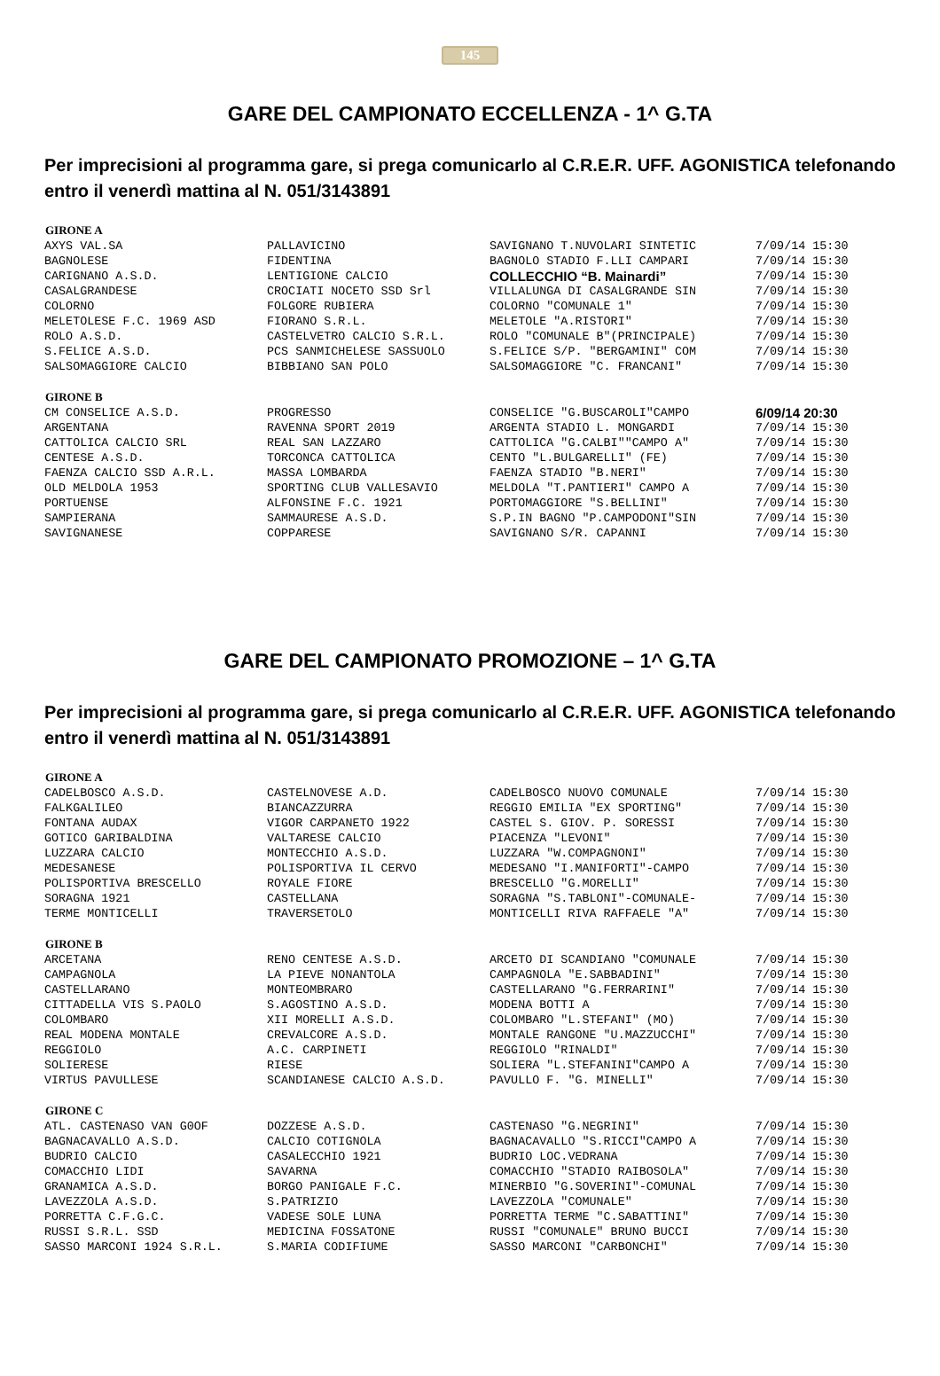145
GARE DEL CAMPIONATO ECCELLENZA - 1^ G.TA
Per imprecisioni al programma gare, si prega comunicarlo al C.R.E.R. UFF. AGONISTICA telefonando entro il venerdì mattina al N. 051/3143891
| GIRONE A | | | |
| --- | --- | --- | --- |
| AXYS VAL.SA | PALLAVICINO | SAVIGNANO T.NUVOLARI SINTETIC | 7/09/14 15:30 |
| BAGNOLESE | FIDENTINA | BAGNOLO STADIO F.LLI CAMPARI | 7/09/14 15:30 |
| CARIGNANO A.S.D. | LENTIGIONE CALCIO | COLLECCHIO “B. Mainardi” | 7/09/14 15:30 |
| CASALGRANDESE | CROCIATI NOCETO SSD Srl | VILLALUNGA DI CASALGRANDE SIN | 7/09/14 15:30 |
| COLORNO | FOLGORE RUBIERA | COLORNO "COMUNALE 1" | 7/09/14 15:30 |
| MELETOLESE F.C. 1969 ASD | FIORANO S.R.L. | MELETOLE "A.RISTORI" | 7/09/14 15:30 |
| ROLO A.S.D. | CASTELVETRO CALCIO S.R.L. | ROLO "COMUNALE B"(PRINCIPALE) | 7/09/14 15:30 |
| S.FELICE A.S.D. | PCS SANMICHELESE SASSUOLO | S.FELICE S/P. "BERGAMINI" COM | 7/09/14 15:30 |
| SALSOMAGGIORE CALCIO | BIBBIANO SAN POLO | SALSOMAGGIORE "C. FRANCANI" | 7/09/14 15:30 |
| GIRONE B | | | |
| CM CONSELICE A.S.D. | PROGRESSO | CONSELICE "G.BUSCAROLI"CAMPO | 6/09/14 20:30 |
| ARGENTANA | RAVENNA SPORT 2019 | ARGENTA STADIO L. MONGARDI | 7/09/14 15:30 |
| CATTOLICA CALCIO SRL | REAL SAN LAZZARO | CATTOLICA "G.CALBI""CAMPO A" | 7/09/14 15:30 |
| CENTESE A.S.D. | TORCONCA CATTOLICA | CENTO "L.BULGARELLI" (FE) | 7/09/14 15:30 |
| FAENZA CALCIO SSD A.R.L. | MASSA LOMBARDA | FAENZA STADIO "B.NERI" | 7/09/14 15:30 |
| OLD MELDOLA 1953 | SPORTING CLUB VALLESAVIO | MELDOLA "T.PANTIERI" CAMPO A | 7/09/14 15:30 |
| PORTUENSE | ALFONSINE F.C. 1921 | PORTOMAGGIORE "S.BELLINI" | 7/09/14 15:30 |
| SAMPIERANA | SAMMAURESE A.S.D. | S.P.IN BAGNO "P.CAMPODONI"SIN | 7/09/14 15:30 |
| SAVIGNANESE | COPPARESE | SAVIGNANO S/R. CAPANNI | 7/09/14 15:30 |
GARE DEL CAMPIONATO PROMOZIONE – 1^ G.TA
Per imprecisioni al programma gare, si prega comunicarlo al C.R.E.R. UFF. AGONISTICA telefonando entro il venerdì mattina al N. 051/3143891
| GIRONE A | | | |
| --- | --- | --- | --- |
| CADELBOSCO A.S.D. | CASTELNOVESE A.D. | CADELBOSCO NUOVO COMUNALE | 7/09/14 15:30 |
| FALKGALILEO | BIANCAZZURRA | REGGIO EMILIA "EX SPORTING" | 7/09/14 15:30 |
| FONTANA AUDAX | VIGOR CARPANETO 1922 | CASTEL S. GIOV. P. SORESSI | 7/09/14 15:30 |
| GOTICO GARIBALDINA | VALTARESE CALCIO | PIACENZA "LEVONI" | 7/09/14 15:30 |
| LUZZARA CALCIO | MONTECCHIO A.S.D. | LUZZARA "W.COMPAGNONI" | 7/09/14 15:30 |
| MEDESANESE | POLISPORTIVA IL CERVO | MEDESANO "I.MANIFORTI"-CAMPO | 7/09/14 15:30 |
| POLISPORTIVA BRESCELLO | ROYALE FIORE | BRESCELLO "G.MORELLI" | 7/09/14 15:30 |
| SORAGNA 1921 | CASTELLANA | SORAGNA "S.TABLONI"-COMUNALE- | 7/09/14 15:30 |
| TERME MONTICELLI | TRAVERSETOLO | MONTICELLI RIVA RAFFAELE "A" | 7/09/14 15:30 |
| GIRONE B | | | |
| ARCETANA | RENO CENTESE A.S.D. | ARCETO DI SCANDIANO "COMUNALE | 7/09/14 15:30 |
| CAMPAGNOLA | LA PIEVE NONANTOLA | CAMPAGNOLA "E.SABBADINI" | 7/09/14 15:30 |
| CASTELLARANO | MONTEOMBRARO | CASTELLARANO "G.FERRARINI" | 7/09/14 15:30 |
| CITTADELLA VIS S.PAOLO | S.AGOSTINO A.S.D. | MODENA BOTTI A | 7/09/14 15:30 |
| COLOMBARO | XII MORELLI A.S.D. | COLOMBARO "L.STEFANI" (MO) | 7/09/14 15:30 |
| REAL MODENA MONTALE | CREVALCORE A.S.D. | MONTALE RANGONE "U.MAZZUCCHI" | 7/09/14 15:30 |
| REGGIOLO | A.C. CARPINETI | REGGIOLO "RINALDI" | 7/09/14 15:30 |
| SOLIERESE | RIESE | SOLIERA "L.STEFANINI"CAMPO A | 7/09/14 15:30 |
| VIRTUS PAVULLESE | SCANDIANESE CALCIO A.S.D. | PAVULLO F. "G. MINELLI" | 7/09/14 15:30 |
| GIRONE C | | | |
| ATL. CASTENASO VAN G0OF | DOZZESE A.S.D. | CASTENASO "G.NEGRINI" | 7/09/14 15:30 |
| BAGNACAVALLO A.S.D. | CALCIO COTIGNOLA | BAGNACAVALLO "S.RICCI"CAMPO A | 7/09/14 15:30 |
| BUDRIO CALCIO | CASALECCHIO 1921 | BUDRIO LOC.VEDRANA | 7/09/14 15:30 |
| COMACCHIO LIDI | SAVARNA | COMACCHIO "STADIO RAIBOSOLA" | 7/09/14 15:30 |
| GRANAMICA A.S.D. | BORGO PANIGALE F.C. | MINERBIO "G.SOVERINI"-COMUNAL | 7/09/14 15:30 |
| LAVEZZOLA A.S.D. | S.PATRIZIO | LAVEZZOLA "COMUNALE" | 7/09/14 15:30 |
| PORRETTA C.F.G.C. | VADESE SOLE LUNA | PORRETTA TERME "C.SABATTINI" | 7/09/14 15:30 |
| RUSSI S.R.L. SSD | MEDICINA FOSSATONE | RUSSI "COMUNALE" BRUNO BUCCI | 7/09/14 15:30 |
| SASSO MARCONI 1924 S.R.L. | S.MARIA CODIFIUME | SASSO MARCONI "CARBONCHI" | 7/09/14 15:30 |